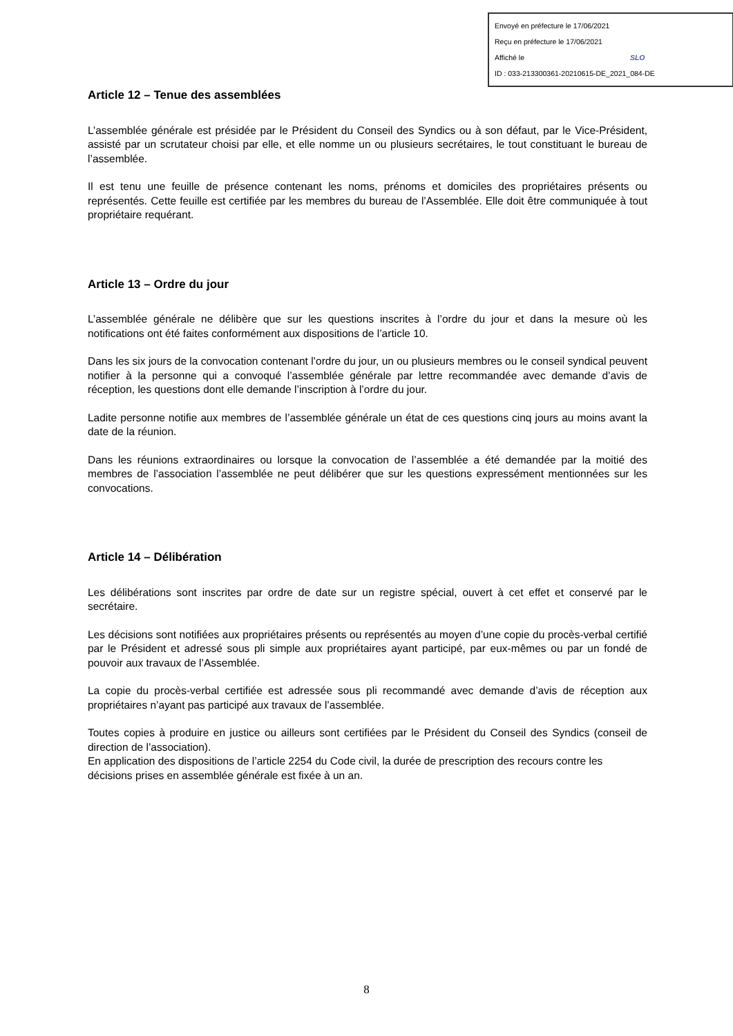Envoyé en préfecture le 17/06/2021
Reçu en préfecture le 17/06/2021
Affiché le SLO
ID : 033-213300361-20210615-DE_2021_084-DE
Article 12 – Tenue des assemblées
L’assemblée générale est présidée par le Président du Conseil des Syndics ou à son défaut, par le Vice-Président, assisté par un scrutateur choisi par elle, et elle nomme un ou plusieurs secrétaires, le tout constituant le bureau de l’assemblée.
Il est tenu une feuille de présence contenant les noms, prénoms et domiciles des propriétaires présents ou représentés. Cette feuille est certifiée par les membres du bureau de l’Assemblée. Elle doit être communiquée à tout propriétaire requérant.
Article 13 – Ordre du jour
L’assemblée générale ne délibère que sur les questions inscrites à l’ordre du jour et dans la mesure où les notifications ont été faites conformément aux dispositions de l’article 10.
Dans les six jours de la convocation contenant l’ordre du jour, un ou plusieurs membres ou le conseil syndical peuvent notifier à la personne qui a convoqué l’assemblée générale par lettre recommandée avec demande d’avis de réception, les questions dont elle demande l’inscription à l’ordre du jour.
Ladite personne notifie aux membres de l’assemblée générale un état de ces questions cinq jours au moins avant la date de la réunion.
Dans les réunions extraordinaires ou lorsque la convocation de l’assemblée a été demandée par la moitié des membres de l’association l’assemblée ne peut délibérer que sur les questions expressément mentionnées sur les convocations.
Article 14 – Délibération
Les délibérations sont inscrites par ordre de date sur un registre spécial, ouvert à cet effet et conservé par le secrétaire.
Les décisions sont notifiées aux propriétaires présents ou représentés au moyen d’une copie du procès-verbal certifié par le Président et adressé sous pli simple aux propriétaires ayant participé, par eux-mêmes ou par un fondé de pouvoir aux travaux de l’Assemblée.
La copie du procès-verbal certifiée est adressée sous pli recommandé avec demande d’avis de réception aux propriétaires n’ayant pas participé aux travaux de l’assemblée.
Toutes copies à produire en justice ou ailleurs sont certifiées par le Président du Conseil des Syndics (conseil de direction de l’association).
En application des dispositions de l’article 2254 du Code civil, la durée de prescription des recours contre les décisions prises en assemblée générale est fixée à un an.
8